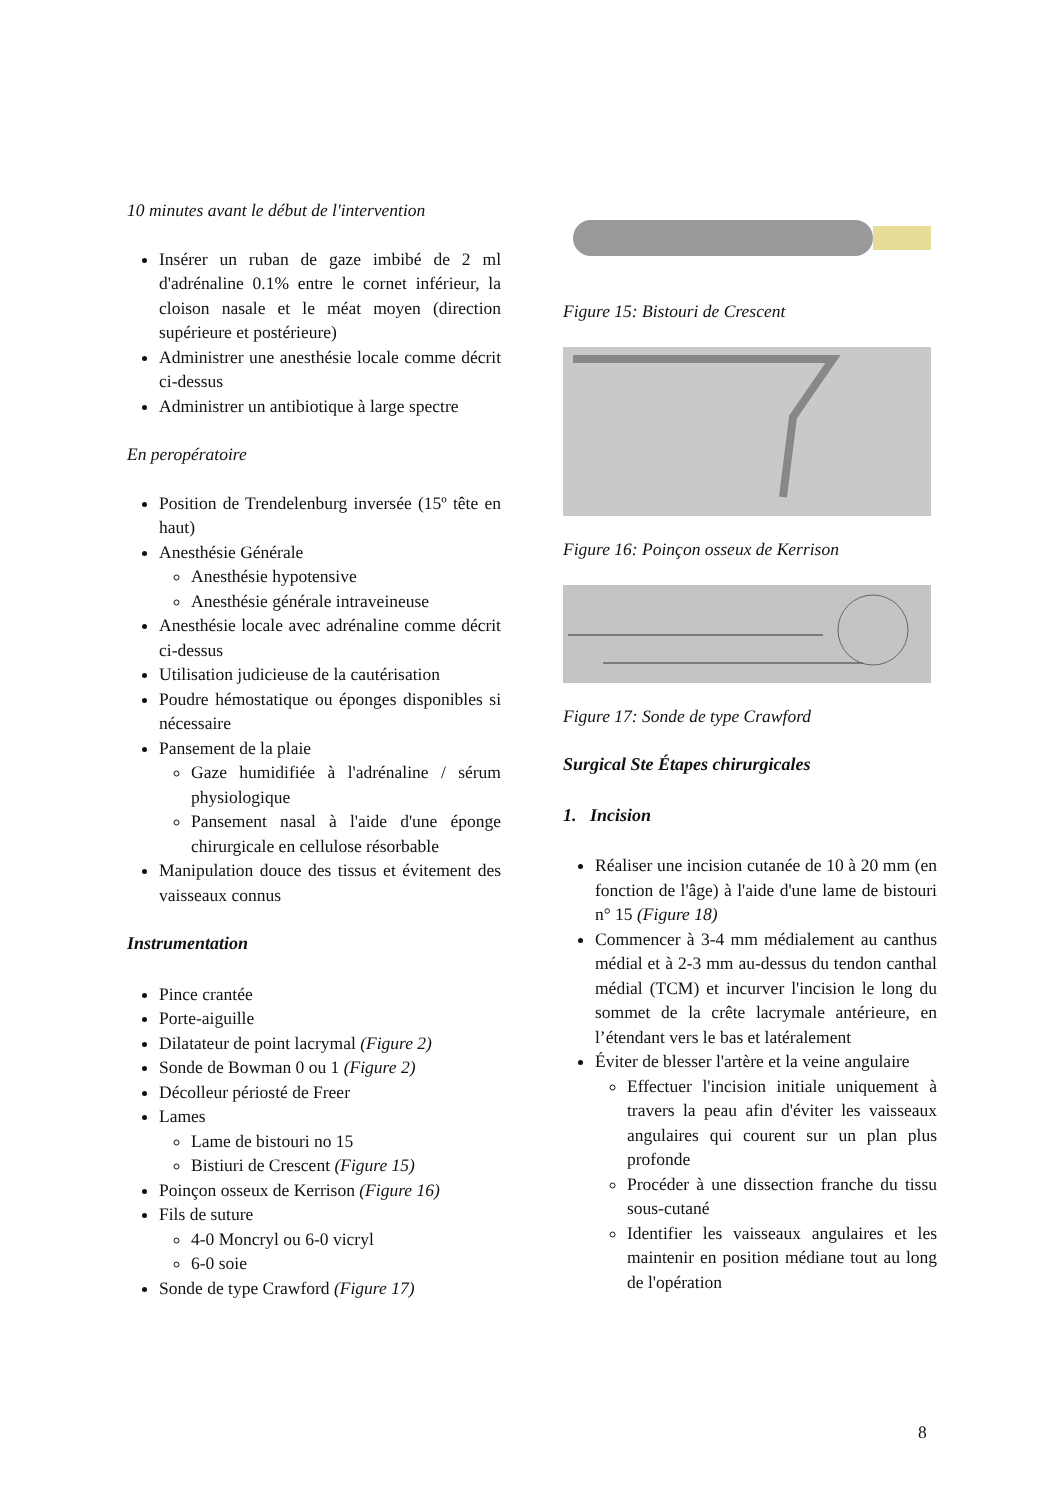10 minutes avant le début de l'intervention
Insérer un ruban de gaze imbibé de 2 ml d'adrénaline 0.1% entre le cornet inférieur, la cloison nasale et le méat moyen (direction supérieure et postérieure)
Administrer une anesthésie locale comme décrit ci-dessus
Administrer un antibiotique à large spectre
En peropératoire
Position de Trendelenburg inversée (15º tête en haut)
Anesthésie Générale
Anesthésie hypotensive
Anesthésie générale intraveineuse
Anesthésie locale avec adrénaline comme décrit ci-dessus
Utilisation judicieuse de la cautérisation
Poudre hémostatique ou éponges disponibles si nécessaire
Pansement de la plaie
Gaze humidifiée à l'adrénaline / sérum physiologique
Pansement nasal à l'aide d'une éponge chirurgicale en cellulose résorbable
Manipulation douce des tissus et évitement des vaisseaux connus
Instrumentation
Pince crantée
Porte-aiguille
Dilatateur de point lacrymal (Figure 2)
Sonde de Bowman 0 ou 1 (Figure 2)
Décolleur périosté de Freer
Lames
Lame de bistouri no 15
Bistiuri de Crescent (Figure 15)
Poinçon osseux de Kerrison (Figure 16)
Fils de suture
4-0 Moncryl ou 6-0 vicryl
6-0 soie
Sonde de type Crawford (Figure 17)
Figure 15: Bistouri de Crescent
Figure 16: Poinçon osseux de Kerrison
Figure 17: Sonde de type Crawford
Surgical Ste Étapes chirurgicales
1. Incision
Réaliser une incision cutanée de 10 à 20 mm (en fonction de l'âge) à l'aide d'une lame de bistouri n° 15 (Figure 18)
Commencer à 3-4 mm médialement au canthus médial et à 2-3 mm au-dessus du tendon canthal médial (TCM) et incurver l'incision le long du sommet de la crête lacrymale antérieure, en l’étendant vers le bas et latéralement
Éviter de blesser l'artère et la veine angulaire
Effectuer l'incision initiale uniquement à travers la peau afin d'éviter les vaisseaux angulaires qui courent sur un plan plus profonde
Procéder à une dissection franche du tissu sous-cutané
Identifier les vaisseaux angulaires et les maintenir en position médiane tout au long de l'opération
8